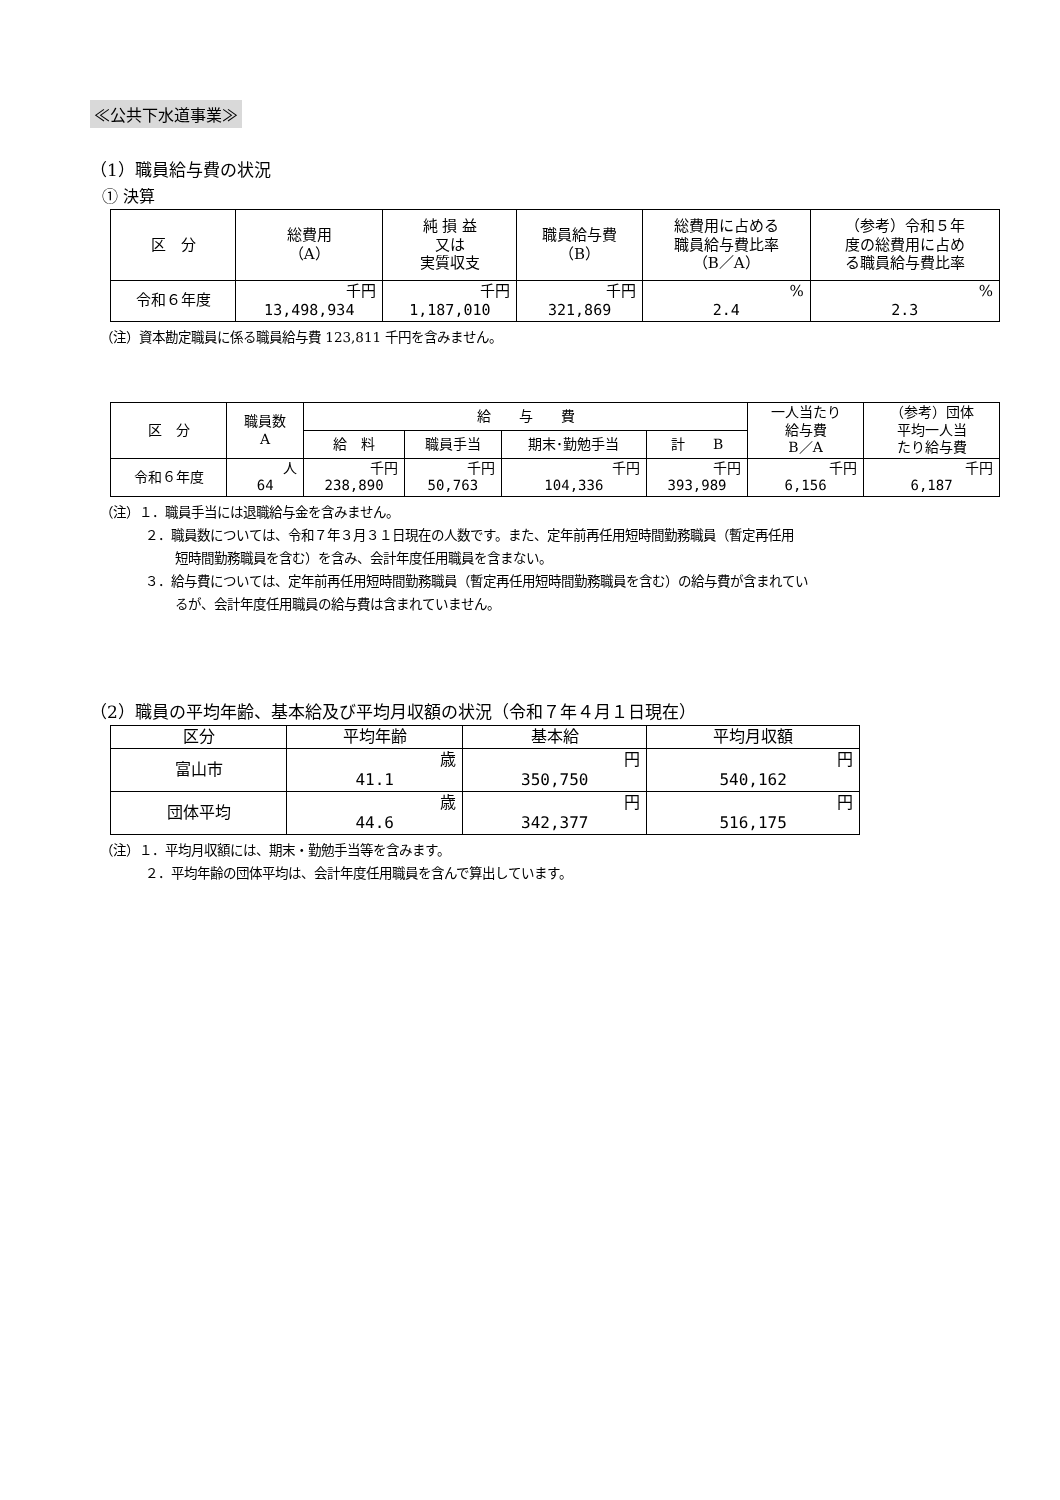≪公共下水道事業≫
（1）職員給与費の状況
① 決算
| 区 分 | 総費用 （A） | 純 損 益 又は 実質収支 | 職員給与費 （B） | 総費用に占める 職員給与費比率 （B／A） | （参考）令和５年 度の総費用に占め る職員給与費比率 |
| --- | --- | --- | --- | --- | --- |
| 令和６年度 | 千円 13,498,934 | 千円 1,187,010 | 千円 321,869 | % 2.4 | % 2.3 |
（注）資本勘定職員に係る職員給与費 123,811 千円を含みません。
| 区 分 | 職員数 A | 給 与 費 | | | | 一人当たり 給与費 B／A | （参考）団体 平均一人当 たり給与費 |
| --- | --- | --- | --- | --- | --- | --- | --- |
| | | 給 料 | 職員手当 | 期末･勤勉手当 | 計 B | | |
| 令和６年度 | 人 64 | 千円 238,890 | 千円 50,763 | 千円 104,336 | 千円 393,989 | 千円 6,156 | 千円 6,187 |
（注）１．職員手当には退職給与金を含みません。
２．職員数については、令和７年３月３１日現在の人数です。また、定年前再任用短時間勤務職員（暫定再任用
短時間勤務職員を含む）を含み、会計年度任用職員を含まない。
３．給与費については、定年前再任用短時間勤務職員（暫定再任用短時間勤務職員を含む）の給与費が含まれてい
るが、会計年度任用職員の給与費は含まれていません。
（2）職員の平均年齢、基本給及び平均月収額の状況（令和７年４月１日現在）
| 区分 | 平均年齢 | 基本給 | 平均月収額 |
| --- | --- | --- | --- |
| 富山市 | 歳 41.1 | 円 350,750 | 円 540,162 |
| 団体平均 | 歳 44.6 | 円 342,377 | 円 516,175 |
（注）１．平均月収額には、期末・勤勉手当等を含みます。
２．平均年齢の団体平均は、会計年度任用職員を含んで算出しています。